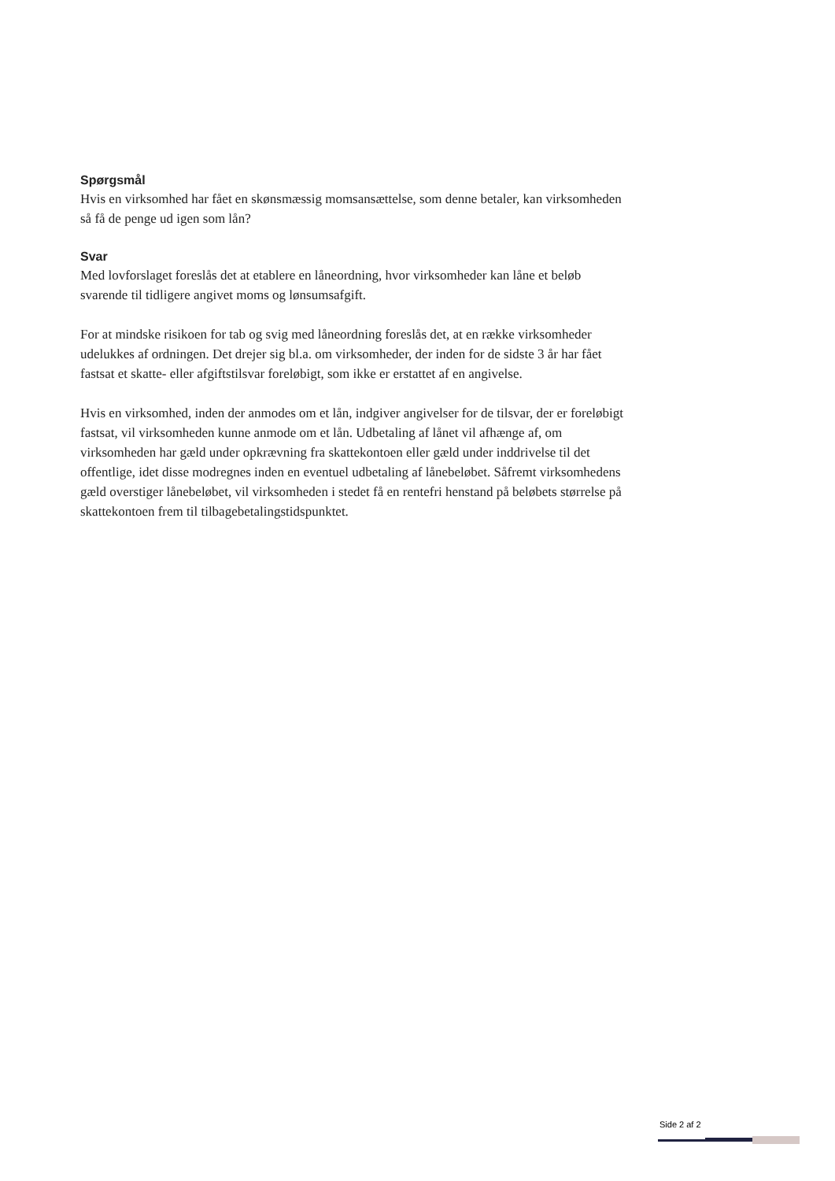Spørgsmål
Hvis en virksomhed har fået en skønsmæssig momsansættelse, som denne betaler, kan virksomheden så få de penge ud igen som lån?
Svar
Med lovforslaget foreslås det at etablere en låneordning, hvor virksomheder kan låne et beløb svarende til tidligere angivet moms og lønsumsafgift.
For at mindske risikoen for tab og svig med låneordning foreslås det, at en række virksomheder udelukkes af ordningen. Det drejer sig bl.a. om virksomheder, der inden for de sidste 3 år har fået fastsat et skatte- eller afgiftstilsvar foreløbigt, som ikke er erstattet af en angivelse.
Hvis en virksomhed, inden der anmodes om et lån, indgiver angivelser for de tilsvar, der er foreløbigt fastsat, vil virksomheden kunne anmode om et lån. Udbetaling af lånet vil afhænge af, om virksomheden har gæld under opkrævning fra skattekontoen eller gæld under inddrivelse til det offentlige, idet disse modregnes inden en eventuel udbetaling af lånebeløbet. Såfremt virksomhedens gæld overstiger lånebeløbet, vil virksomheden i stedet få en rentefri henstand på beløbets størrelse på skattekontoen frem til tilbagebetalingstidspunktet.
Side 2 af 2